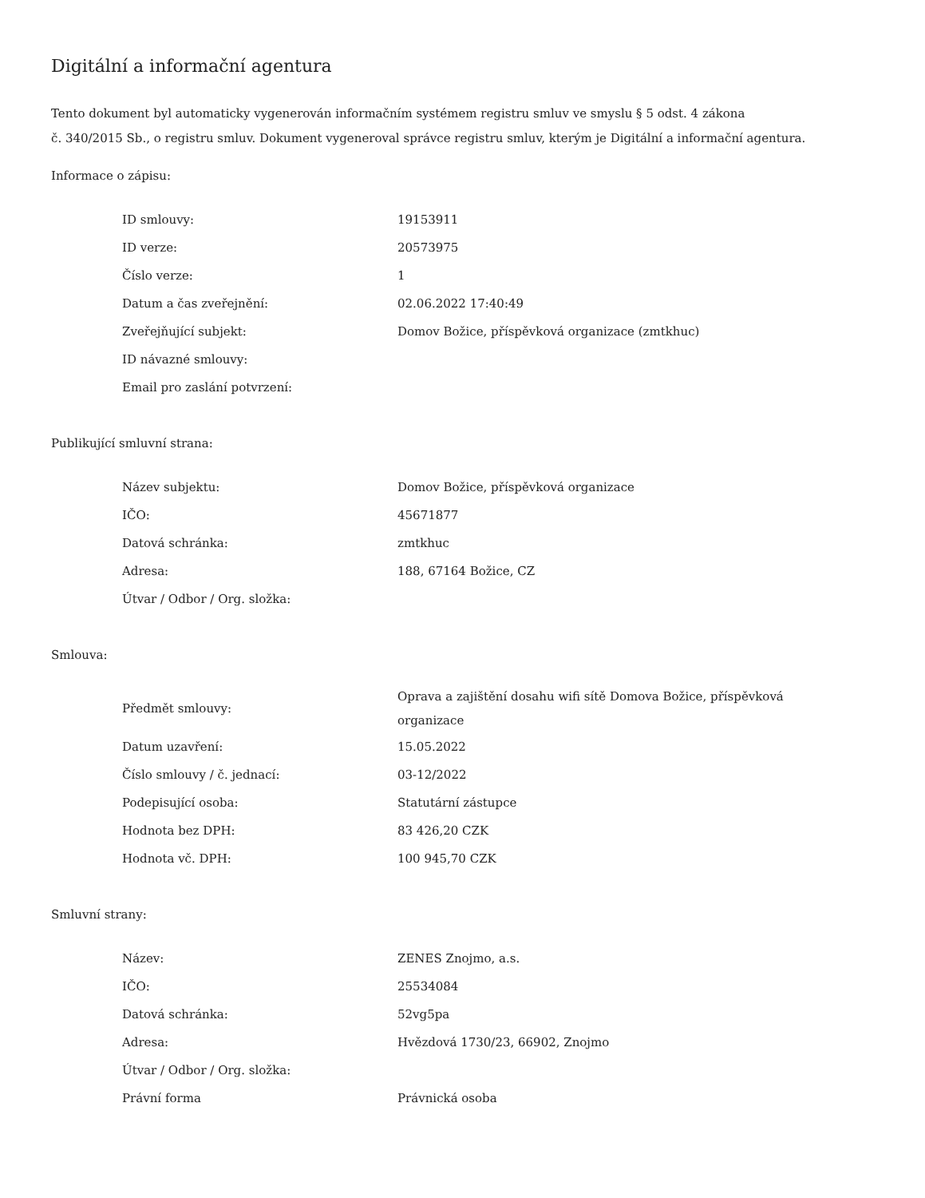Digitální a informační agentura
Tento dokument byl automaticky vygenerován informačním systémem registru smluv ve smyslu § 5 odst. 4 zákona
č. 340/2015 Sb., o registru smluv. Dokument vygeneroval správce registru smluv, kterým je Digitální a informační agentura.
Informace o zápisu:
| ID smlouvy: | 19153911 |
| ID verze: | 20573975 |
| Číslo verze: | 1 |
| Datum a čas zveřejnění: | 02.06.2022 17:40:49 |
| Zveřejňující subjekt: | Domov Božice, příspěvková organizace (zmtkhuc) |
| ID návazné smlouvy: | |
| Email pro zaslání potvrzení: | |
Publikující smluvní strana:
| Název subjektu: | Domov Božice, příspěvková organizace |
| IČO: | 45671877 |
| Datová schránka: | zmtkhuc |
| Adresa: | 188, 67164 Božice, CZ |
| Útvar / Odbor / Org. složka: | |
Smlouva:
| Předmět smlouvy: | Oprava a zajištění dosahu wifi sítě Domova Božice, příspěvková organizace |
| Datum uzavření: | 15.05.2022 |
| Číslo smlouvy / č. jednací: | 03-12/2022 |
| Podepisující osoba: | Statutární zástupce |
| Hodnota bez DPH: | 83 426,20 CZK |
| Hodnota vč. DPH: | 100 945,70 CZK |
Smluvní strany:
| Název: | ZENES Znojmo, a.s. |
| IČO: | 25534084 |
| Datová schránka: | 52vg5pa |
| Adresa: | Hvězdová 1730/23, 66902, Znojmo |
| Útvar / Odbor / Org. složka: | |
| Právní forma | Právnická osoba |